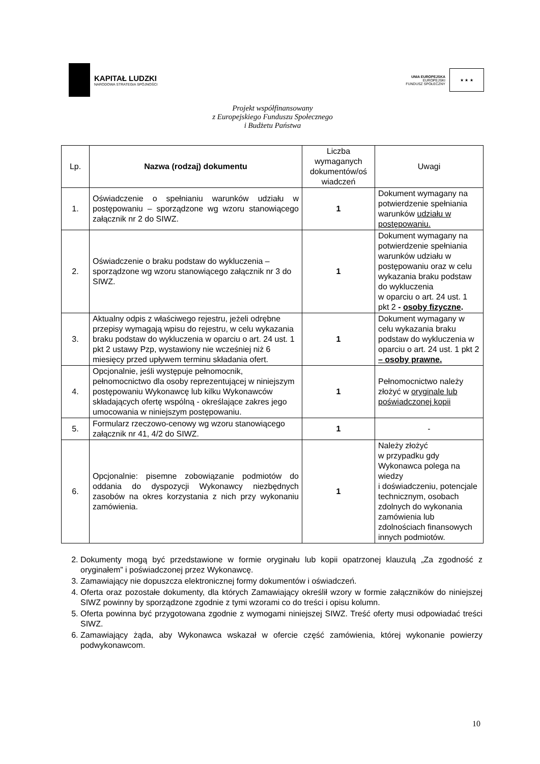KAPITAŁ LUDZKI
NARODOWA STRATEGIA SPÓJNOŚCI
UNIA EUROPEJSKA
EUROPEJSKI
FUNDUSZ SPOŁECZNY
★ ★ ★
Projekt współfinansowany
z Europejskiego Funduszu Społecznego
i Budżetu Państwa
| Lp. | Nazwa (rodzaj) dokumentu | Liczba wymaganych dokumentów/oś wiadczeń | Uwagi |
| --- | --- | --- | --- |
| 1. | Oświadczenie o spełnianiu warunków udziału w postępowaniu – sporządzone wg wzoru stanowiącego załącznik nr 2 do SIWZ. | 1 | Dokument wymagany na potwierdzenie spełniania warunków udziału w postępowaniu. |
| 2. | Oświadczenie o braku podstaw do wykluczenia – sporządzone wg wzoru stanowiącego załącznik nr 3 do SIWZ. | 1 | Dokument wymagany na potwierdzenie spełniania warunków udziału w postępowaniu oraz w celu wykazania braku podstaw do wykluczenia w oparciu o art. 24 ust. 1 pkt 2 - osoby fizyczne . |
| 3. | Aktualny odpis z właściwego rejestru, jeżeli odrębne przepisy wymagają wpisu do rejestru, w celu wykazania braku podstaw do wykluczenia w oparciu o art. 24 ust. 1 pkt 2 ustawy Pzp, wystawiony nie wcześniej niż 6 miesięcy przed upływem terminu składania ofert. | 1 | Dokument wymagany w celu wykazania braku podstaw do wykluczenia w oparciu o art. 24 ust. 1 pkt 2 – osoby prawne. |
| 4. | Opcjonalnie, jeśli występuje pełnomocnik, pełnomocnictwo dla osoby reprezentującej w niniejszym postępowaniu Wykonawcę lub kilku Wykonawców składających ofertę wspólną - określające zakres jego umocowania w niniejszym postępowaniu. | 1 | Pełnomocnictwo należy złożyć w oryginale lub poświadczonej kopii |
| 5. | Formularz rzeczowo-cenowy wg wzoru stanowiącego załącznik nr 41, 4/2 do SIWZ. | 1 | - |
| 6. | Opcjonalnie: pisemne zobowiązanie podmiotów do oddania do dyspozycji Wykonawcy niezbędnych zasobów na okres korzystania z nich przy wykonaniu zamówienia. | 1 | Należy złożyć w przypadku gdy Wykonawca polega na wiedzy i doświadczeniu, potencjale technicznym, osobach zdolnych do wykonania zamówienia lub zdolnościach finansowych innych podmiotów. |
2. Dokumenty mogą być przedstawione w formie oryginału lub kopii opatrzonej klauzulą „Za zgodność z oryginałem” i poświadczonej przez Wykonawcę.
3. Zamawiający nie dopuszcza elektronicznej formy dokumentów i oświadczeń.
4. Oferta oraz pozostałe dokumenty, dla których Zamawiający określił wzory w formie załączników do niniejszej SIWZ powinny by sporządzone zgodnie z tymi wzorami co do treści i opisu kolumn.
5. Oferta powinna być przygotowana zgodnie z wymogami niniejszej SIWZ. Treść oferty musi odpowiadać treści SIWZ.
6. Zamawiający żąda, aby Wykonawca wskazał w ofercie część zamówienia, której wykonanie powierzy podwykonawcom.
10